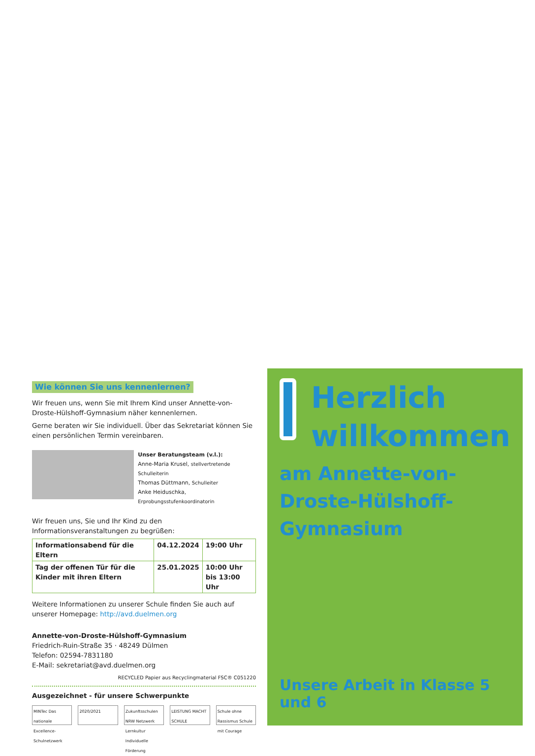Wie können Sie uns kennenlernen?
Wir freuen uns, wenn Sie mit Ihrem Kind unser Annette-von-Droste-Hülshoff-Gymnasium näher kennenlernen.
Gerne beraten wir Sie individuell. Über das Sekretariat können Sie einen persönlichen Termin vereinbaren.
Unser Beratungsteam (v.l.):
Anne-Maria Krusel, stellvertretende Schulleiterin
Thomas Düttmann, Schulleiter
Anke Heiduschka, Erprobungsstufenkoordinatorin
Wir freuen uns, Sie und Ihr Kind zu den Informationsveranstaltungen zu begrüßen:
| Informationsabend für die Eltern | 04.12.2024 | 19:00 Uhr |
| Tag der offenen Tür für die Kinder mit ihren Eltern | 25.01.2025 | 10:00 Uhr bis 13:00 Uhr |
Weitere Informationen zu unserer Schule finden Sie auch auf unserer Homepage: http://avd.duelmen.org
Annette-von-Droste-Hülshoff-Gymnasium
Friedrich-Ruin-Straße 35 · 48249 Dülmen
Telefon: 02594-7831180
E-Mail: sekretariat@avd.duelmen.org
RECYCLED Papier aus Recyclingmaterial FSC® C051220
Ausgezeichnet - für unsere Schwerpunkte
MINTec Das nationale Excellence-Schulnetzwerk
2020/2021 Zukunftsschulen NRW Netzwerk Lernkultur Individuelle Förderung
LEISTUNG MACHT SCHULE Schule ohne Rassismus Schule mit Courage
Herzlich
willkommen
am Annette-von-Droste-Hülshoff-Gymnasium
Unsere Arbeit in Klasse 5 und 6